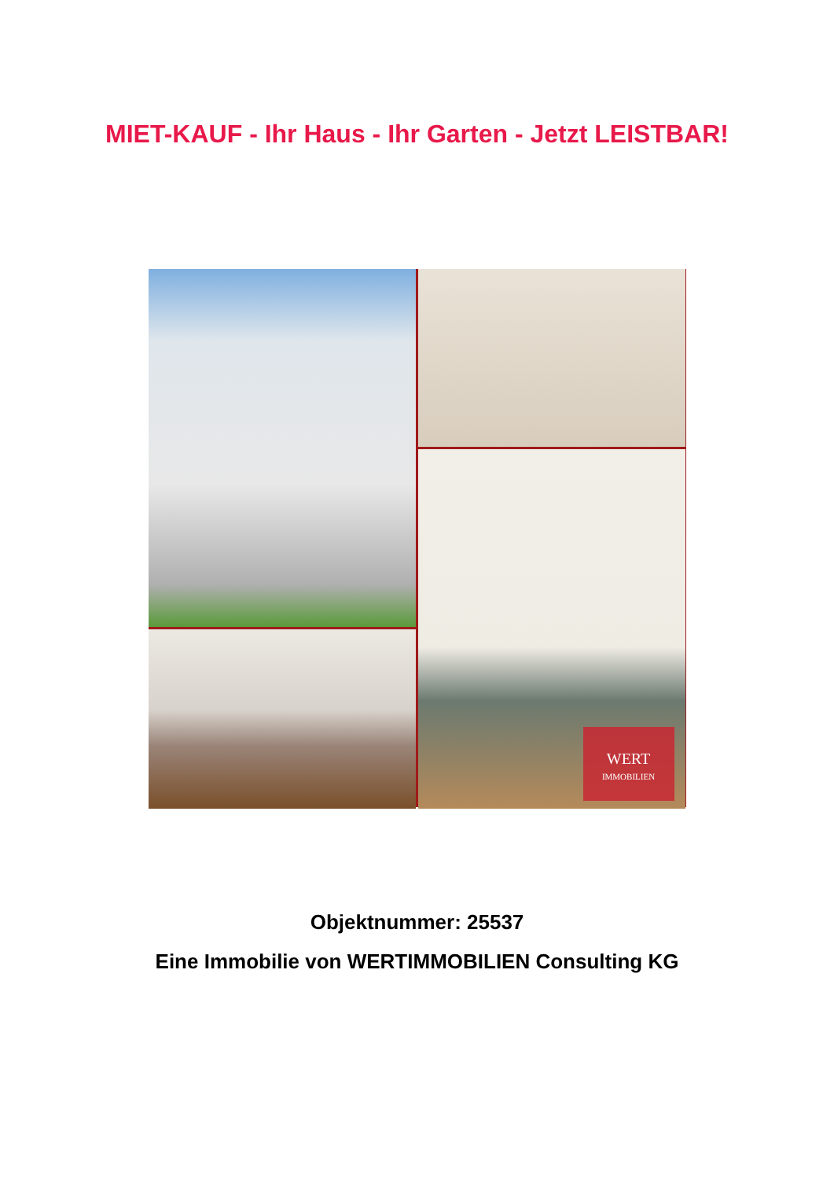MIET-KAUF - Ihr Haus - Ihr Garten - Jetzt LEISTBAR!
WERT
IMMOBILIEN
Objektnummer: 25537
Eine Immobilie von WERTIMMOBILIEN Consulting KG